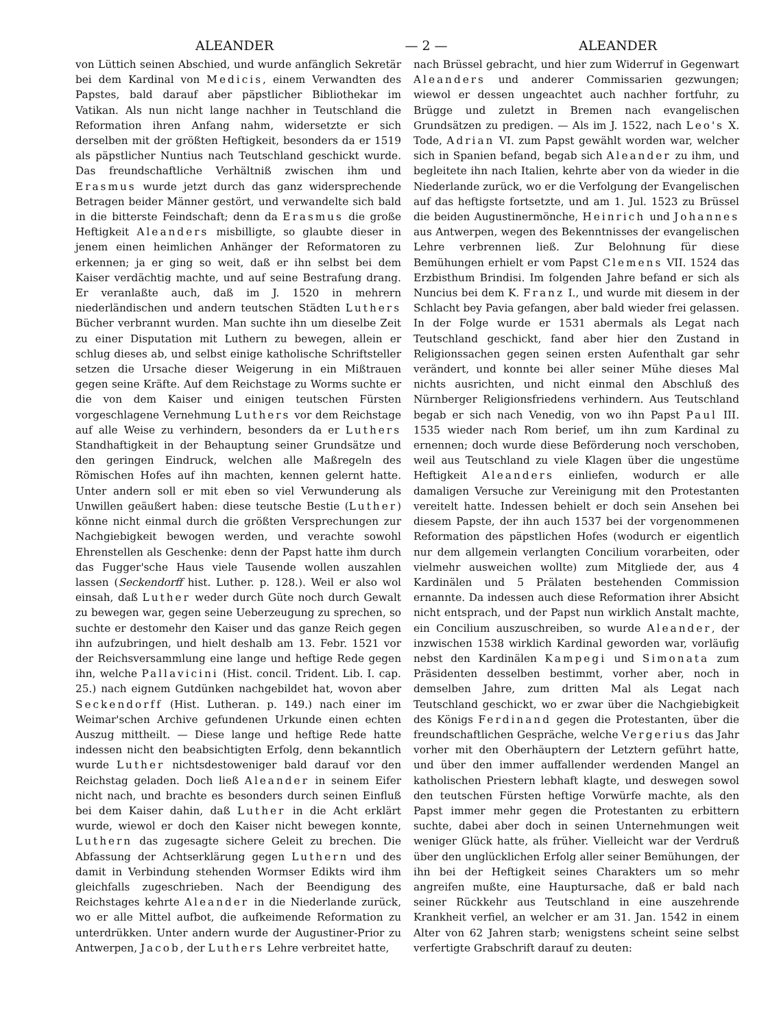ALEANDER — 2 — ALEANDER
von Lüttich seinen Abschied, und wurde anfänglich Sekretär bei dem Kardinal von Medicis, einem Verwandten des Papstes, bald darauf aber päpstlicher Bibliothekar im Vatikan. Als nun nicht lange nachher in Teutschland die Reformation ihren Anfang nahm, widersetzte er sich derselben mit der größten Heftigkeit, besonders da er 1519 als päpstlicher Nuntius nach Teutschland geschickt wurde. Das freundschaftliche Verhältniß zwischen ihm und Erasmus wurde jetzt durch das ganz widersprechende Betragen beider Männer gestört, und verwandelte sich bald in die bitterste Feindschaft; denn da Erasmus die große Heftigkeit Aleanders misbilligte, so glaubte dieser in jenem einen heimlichen Anhänger der Reformatoren zu erkennen; ja er ging so weit, daß er ihn selbst bei dem Kaiser verdächtig machte, und auf seine Bestrafung drang. Er veranlaßte auch, daß im J. 1520 in mehrern niederländischen und andern teutschen Städten Luthers Bücher verbrannt wurden. Man suchte ihn um dieselbe Zeit zu einer Disputation mit Luthern zu bewegen, allein er schlug dieses ab, und selbst einige katholische Schriftsteller setzen die Ursache dieser Weigerung in ein Mißtrauen gegen seine Kräfte. Auf dem Reichstage zu Worms suchte er die von dem Kaiser und einigen teutschen Fürsten vorgeschlagene Vernehmung Luthers vor dem Reichstage auf alle Weise zu verhindern, besonders da er Luthers Standhaftigkeit in der Behauptung seiner Grundsätze und den geringen Eindruck, welchen alle Maßregeln des Römischen Hofes auf ihn machten, kennen gelernt hatte. Unter andern soll er mit eben so viel Verwunderung als Unwillen geäußert haben: diese teutsche Bestie (Luther) könne nicht einmal durch die größten Versprechungen zur Nachgiebigkeit bewogen werden, und verachte sowohl Ehrenstellen als Geschenke: denn der Papst hatte ihm durch das Fugger'sche Haus viele Tausende wollen auszahlen lassen (Seckendorff hist. Luther. p. 128.). Weil er also wol einsah, daß Luther weder durch Güte noch durch Gewalt zu bewegen war, gegen seine Ueberzeugung zu sprechen, so suchte er destomehr den Kaiser und das ganze Reich gegen ihn aufzubringen, und hielt deshalb am 13. Febr. 1521 vor der Reichsversammlung eine lange und heftige Rede gegen ihn, welche Pallavicini (Hist. concil. Trident. Lib. I. cap. 25.) nach eignem Gutdünken nachgebildet hat, wovon aber Seckendorff (Hist. Lutheran. p. 149.) nach einer im Weimar'schen Archive gefundenen Urkunde einen echten Auszug mittheilt. — Diese lange und heftige Rede hatte indessen nicht den beabsichtigten Erfolg, denn bekanntlich wurde Luther nichtsdestoweniger bald darauf vor den Reichstag geladen. Doch ließ Aleander in seinem Eifer nicht nach, und brachte es besonders durch seinen Einfluß bei dem Kaiser dahin, daß Luther in die Acht erklärt wurde, wiewol er doch den Kaiser nicht bewegen konnte, Luthern das zugesagte sichere Geleit zu brechen. Die Abfassung der Achtserklärung gegen Luthern und des damit in Verbindung stehenden Wormser Edikts wird ihm gleichfalls zugeschrieben. Nach der Beendigung des Reichstages kehrte Aleander in die Niederlande zurück, wo er alle Mittel aufbot, die aufkeimende Reformation zu unterdrükken. Unter andern wurde der Augustiner-Prior zu Antwerpen, Jacob, der Luthers Lehre verbreitet hatte,
nach Brüssel gebracht, und hier zum Widerruf in Gegenwart Aleanders und anderer Commissarien gezwungen; wiewol er dessen ungeachtet auch nachher fortfuhr, zu Brügge und zuletzt in Bremen nach evangelischen Grundsätzen zu predigen. — Als im J. 1522, nach Leo's X. Tode, Adrian VI. zum Papst gewählt worden war, welcher sich in Spanien befand, begab sich Aleander zu ihm, und begleitete ihn nach Italien, kehrte aber von da wieder in die Niederlande zurück, wo er die Verfolgung der Evangelischen auf das heftigste fortsetzte, und am 1. Jul. 1523 zu Brüssel die beiden Augustinermönche, Heinrich und Johannes aus Antwerpen, wegen des Bekenntnisses der evangelischen Lehre verbrennen ließ. Zur Belohnung für diese Bemühungen erhielt er vom Papst Clemens VII. 1524 das Erzbisthum Brindisi. Im folgenden Jahre befand er sich als Nuncius bei dem K. Franz I., und wurde mit diesem in der Schlacht bey Pavia gefangen, aber bald wieder frei gelassen. In der Folge wurde er 1531 abermals als Legat nach Teutschland geschickt, fand aber hier den Zustand in Religionssachen gegen seinen ersten Aufenthalt gar sehr verändert, und konnte bei aller seiner Mühe dieses Mal nichts ausrichten, und nicht einmal den Abschluß des Nürnberger Religionsfriedens verhindern. Aus Teutschland begab er sich nach Venedig, von wo ihn Papst Paul III. 1535 wieder nach Rom berief, um ihn zum Kardinal zu ernennen; doch wurde diese Beförderung noch verschoben, weil aus Teutschland zu viele Klagen über die ungestüme Heftigkeit Aleanders einliefen, wodurch er alle damaligen Versuche zur Vereinigung mit den Protestanten vereitelt hatte. Indessen behielt er doch sein Ansehen bei diesem Papste, der ihn auch 1537 bei der vorgenommenen Reformation des päpstlichen Hofes (wodurch er eigentlich nur dem allgemein verlangten Concilium vorarbeiten, oder vielmehr ausweichen wollte) zum Mitgliede der, aus 4 Kardinälen und 5 Prälaten bestehenden Commission ernannte. Da indessen auch diese Reformation ihrer Absicht nicht entsprach, und der Papst nun wirklich Anstalt machte, ein Concilium auszuschreiben, so wurde Aleander, der inzwischen 1538 wirklich Kardinal geworden war, vorläufig nebst den Kardinälen Kampegi und Simonata zum Präsidenten desselben bestimmt, vorher aber, noch in demselben Jahre, zum dritten Mal als Legat nach Teutschland geschickt, wo er zwar über die Nachgiebigkeit des Königs Ferdinand gegen die Protestanten, über die freundschaftlichen Gespräche, welche Vergerius das Jahr vorher mit den Oberhäuptern der Letztern geführt hatte, und über den immer auffallender werdenden Mangel an katholischen Priestern lebhaft klagte, und deswegen sowol den teutschen Fürsten heftige Vorwürfe machte, als den Papst immer mehr gegen die Protestanten zu erbittern suchte, dabei aber doch in seinen Unternehmungen weit weniger Glück hatte, als früher. Vielleicht war der Verdruß über den unglücklichen Erfolg aller seiner Bemühungen, der ihn bei der Heftigkeit seines Charakters um so mehr angreifen mußte, eine Hauptursache, daß er bald nach seiner Rückkehr aus Teutschland in eine auszehrende Krankheit verfiel, an welcher er am 31. Jan. 1542 in einem Alter von 62 Jahren starb; wenigstens scheint seine selbst verfertigte Grabschrift darauf zu deuten: